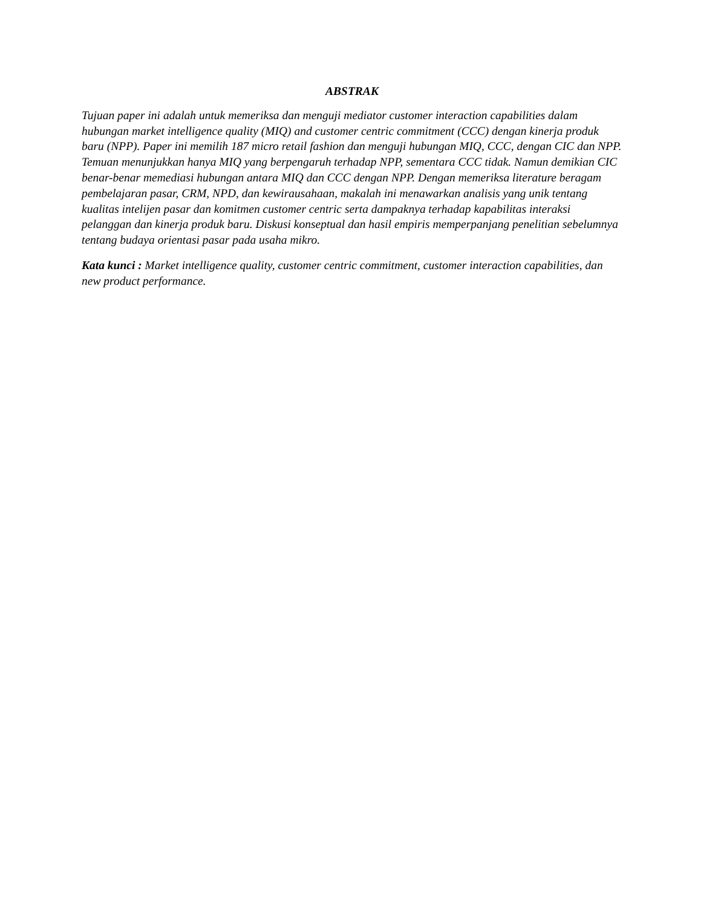ABSTRAK
Tujuan paper ini adalah untuk memeriksa dan menguji mediator customer interaction capabilities dalam hubungan market intelligence quality (MIQ) and customer centric commitment (CCC) dengan kinerja produk baru (NPP). Paper ini memilih 187 micro retail fashion dan menguji hubungan MIQ, CCC, dengan CIC dan NPP. Temuan menunjukkan hanya MIQ yang berpengaruh terhadap NPP, sementara CCC tidak. Namun demikian CIC benar-benar memediasi hubungan antara MIQ dan CCC dengan NPP. Dengan memeriksa literature beragam pembelajaran pasar, CRM, NPD, dan kewirausahaan, makalah ini menawarkan analisis yang unik tentang kualitas intelijen pasar dan komitmen customer centric serta dampaknya terhadap kapabilitas interaksi pelanggan dan kinerja produk baru. Diskusi konseptual dan hasil empiris memperpanjang penelitian sebelumnya tentang budaya orientasi pasar pada usaha mikro.
Kata kunci : Market intelligence quality, customer centric commitment, customer interaction capabilities, dan new product performance.